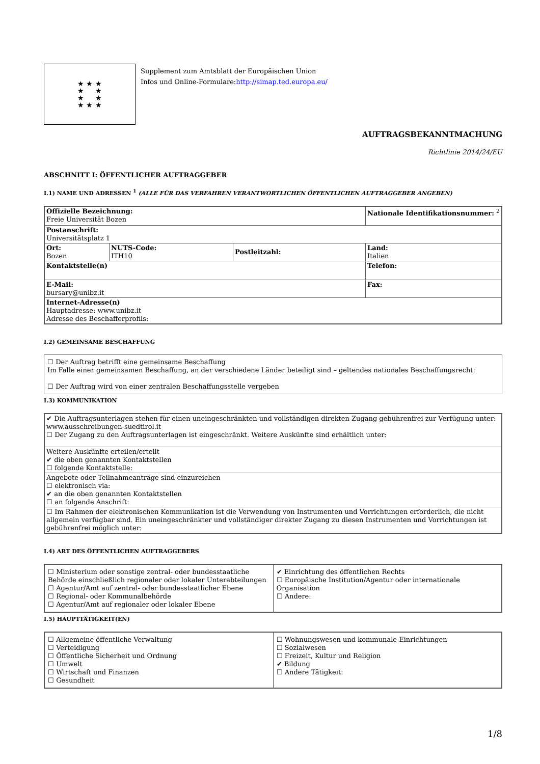★ ★ ★
★ ★
★ ★
★ ★ ★
Supplement zum Amtsblatt der Europäischen Union
Infos und Online-Formulare:http://simap.ted.europa.eu/
AUFTRAGSBEKANNTMACHUNG
Richtlinie 2014/24/EU
ABSCHNITT I: ÖFFENTLICHER AUFTRAGGEBER
I.1) NAME UND ADRESSEN <sup>1</sup> (ALLE FÜR DAS VERFAHREN VERANTWORTLICHEN ÖFFENTLICHEN AUFTRAGGEBER ANGEBEN)
| Offizielle Bezeichnung: Freie Universität Bozen | | | Nationale Identifikationsnummer: <sup>2</sup> |
| Postanschrift: Universitätsplatz 1 | | | |
| Ort: Bozen | NUTS-Code: ITH10 | Postleitzahl: | Land: Italien |
| Kontaktstelle(n) | | | Telefon: |
| E-Mail: bursary@unibz.it | | | Fax: |
| Internet-Adresse(n) Hauptadresse: www.unibz.it Adresse des Beschafferprofils: | | | |
I.2) GEMEINSAME BESCHAFFUNG
☐ Der Auftrag betrifft eine gemeinsame Beschaffung
Im Falle einer gemeinsamen Beschaffung, an der verschiedene Länder beteiligt sind – geltendes nationales Beschaffungsrecht:
☐ Der Auftrag wird von einer zentralen Beschaffungsstelle vergeben
I.3) KOMMUNIKATION
| ✔ Die Auftragsunterlagen stehen für einen uneingeschränkten und vollständigen direkten Zugang gebührenfrei zur Verfügung unter: www.ausschreibungen-suedtirol.it ☐ Der Zugang zu den Auftragsunterlagen ist eingeschränkt. Weitere Auskünfte sind erhältlich unter: |
| Weitere Auskünfte erteilen/erteilt ✔ die oben genannten Kontaktstellen ☐ folgende Kontaktstelle: |
| Angebote oder Teilnahmeanträge sind einzureichen ☐ elektronisch via: ✔ an die oben genannten Kontaktstellen ☐ an folgende Anschrift: |
| ☐ Im Rahmen der elektronischen Kommunikation ist die Verwendung von Instrumenten und Vorrichtungen erforderlich, die nicht allgemein verfügbar sind. Ein uneingeschränkter und vollständiger direkter Zugang zu diesen Instrumenten und Vorrichtungen ist gebührenfrei möglich unter: |
I.4) ART DES ÖFFENTLICHEN AUFTRAGGEBERS
| ☐ Ministerium oder sonstige zentral- oder bundesstaatliche Behörde einschließlich regionaler oder lokaler Unterabteilungen ☐ Agentur/Amt auf zentral- oder bundesstaatlicher Ebene ☐ Regional- oder Kommunalbehörde ☐ Agentur/Amt auf regionaler oder lokaler Ebene | ✔ Einrichtung des öffentlichen Rechts ☐ Europäische Institution/Agentur oder internationale Organisation ☐ Andere: |
I.5) HAUPTTÄTIGKEIT(EN)
| ☐ Allgemeine öffentliche Verwaltung ☐ Verteidigung ☐ Öffentliche Sicherheit und Ordnung ☐ Umwelt ☐ Wirtschaft und Finanzen ☐ Gesundheit | ☐ Wohnungswesen und kommunale Einrichtungen ☐ Sozialwesen ☐ Freizeit, Kultur und Religion ✔ Bildung ☐ Andere Tätigkeit: |
1/8